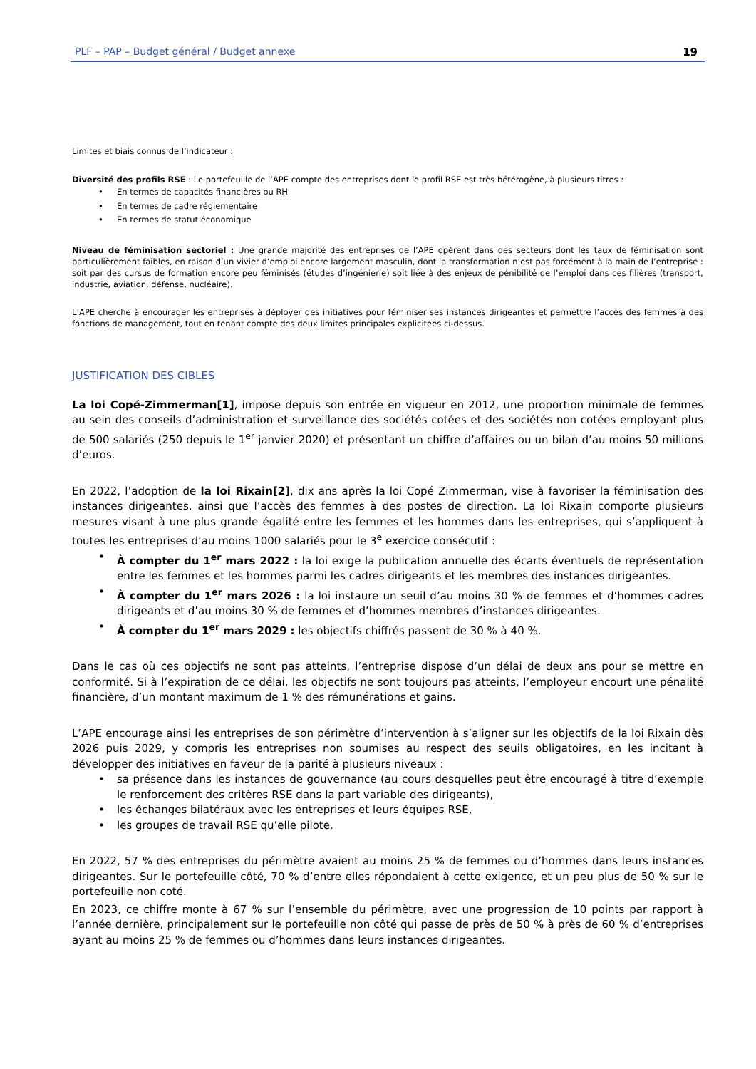PLF – PAP – Budget général / Budget annexe 19
Limites et biais connus de l’indicateur :
Diversité des profils RSE : Le portefeuille de l’APE compte des entreprises dont le profil RSE est très hétérogène, à plusieurs titres :
• En termes de capacités financières ou RH
• En termes de cadre réglementaire
• En termes de statut économique
Niveau de féminisation sectoriel : Une grande majorité des entreprises de l’APE opèrent dans des secteurs dont les taux de féminisation sont particulièrement faibles, en raison d’un vivier d’emploi encore largement masculin, dont la transformation n’est pas forcément à la main de l’entreprise : soit par des cursus de formation encore peu féminisés (études d’ingénierie) soit liée à des enjeux de pénibilité de l’emploi dans ces filières (transport, industrie, aviation, défense, nucléaire).
L’APE cherche à encourager les entreprises à déployer des initiatives pour féminiser ses instances dirigeantes et permettre l’accès des femmes à des fonctions de management, tout en tenant compte des deux limites principales explicitées ci-dessus.
JUSTIFICATION DES CIBLES
La loi Copé-Zimmerman[1], impose depuis son entrée en vigueur en 2012, une proportion minimale de femmes au sein des conseils d’administration et surveillance des sociétés cotées et des sociétés non cotées employant plus de 500 salariés (250 depuis le 1<sup>er</sup> janvier 2020) et présentant un chiffre d’affaires ou un bilan d’au moins 50 millions d’euros.
En 2022, l’adoption de la loi Rixain[2], dix ans après la loi Copé Zimmerman, vise à favoriser la féminisation des instances dirigeantes, ainsi que l’accès des femmes à des postes de direction. La loi Rixain comporte plusieurs mesures visant à une plus grande égalité entre les femmes et les hommes dans les entreprises, qui s’appliquent à toutes les entreprises d’au moins 1000 salariés pour le 3<sup>e</sup> exercice consécutif :
• À compter du 1<sup>er</sup> mars 2022 : la loi exige la publication annuelle des écarts éventuels de représentation entre les femmes et les hommes parmi les cadres dirigeants et les membres des instances dirigeantes.
• À compter du 1<sup>er</sup> mars 2026 : la loi instaure un seuil d’au moins 30 % de femmes et d’hommes cadres dirigeants et d’au moins 30 % de femmes et d’hommes membres d’instances dirigeantes.
• À compter du 1<sup>er</sup> mars 2029 : les objectifs chiffrés passent de 30 % à 40 %.
Dans le cas où ces objectifs ne sont pas atteints, l’entreprise dispose d’un délai de deux ans pour se mettre en conformité. Si à l’expiration de ce délai, les objectifs ne sont toujours pas atteints, l’employeur encourt une pénalité financière, d’un montant maximum de 1 % des rémunérations et gains.
L’APE encourage ainsi les entreprises de son périmètre d’intervention à s’aligner sur les objectifs de la loi Rixain dès 2026 puis 2029, y compris les entreprises non soumises au respect des seuils obligatoires, en les incitant à développer des initiatives en faveur de la parité à plusieurs niveaux :
• sa présence dans les instances de gouvernance (au cours desquelles peut être encouragé à titre d’exemple le renforcement des critères RSE dans la part variable des dirigeants),
• les échanges bilatéraux avec les entreprises et leurs équipes RSE,
• les groupes de travail RSE qu’elle pilote.
En 2022, 57 % des entreprises du périmètre avaient au moins 25 % de femmes ou d’hommes dans leurs instances dirigeantes. Sur le portefeuille côté, 70 % d’entre elles répondaient à cette exigence, et un peu plus de 50 % sur le portefeuille non coté.
En 2023, ce chiffre monte à 67 % sur l’ensemble du périmètre, avec une progression de 10 points par rapport à l’année dernière, principalement sur le portefeuille non côté qui passe de près de 50 % à près de 60 % d’entreprises ayant au moins 25 % de femmes ou d’hommes dans leurs instances dirigeantes.